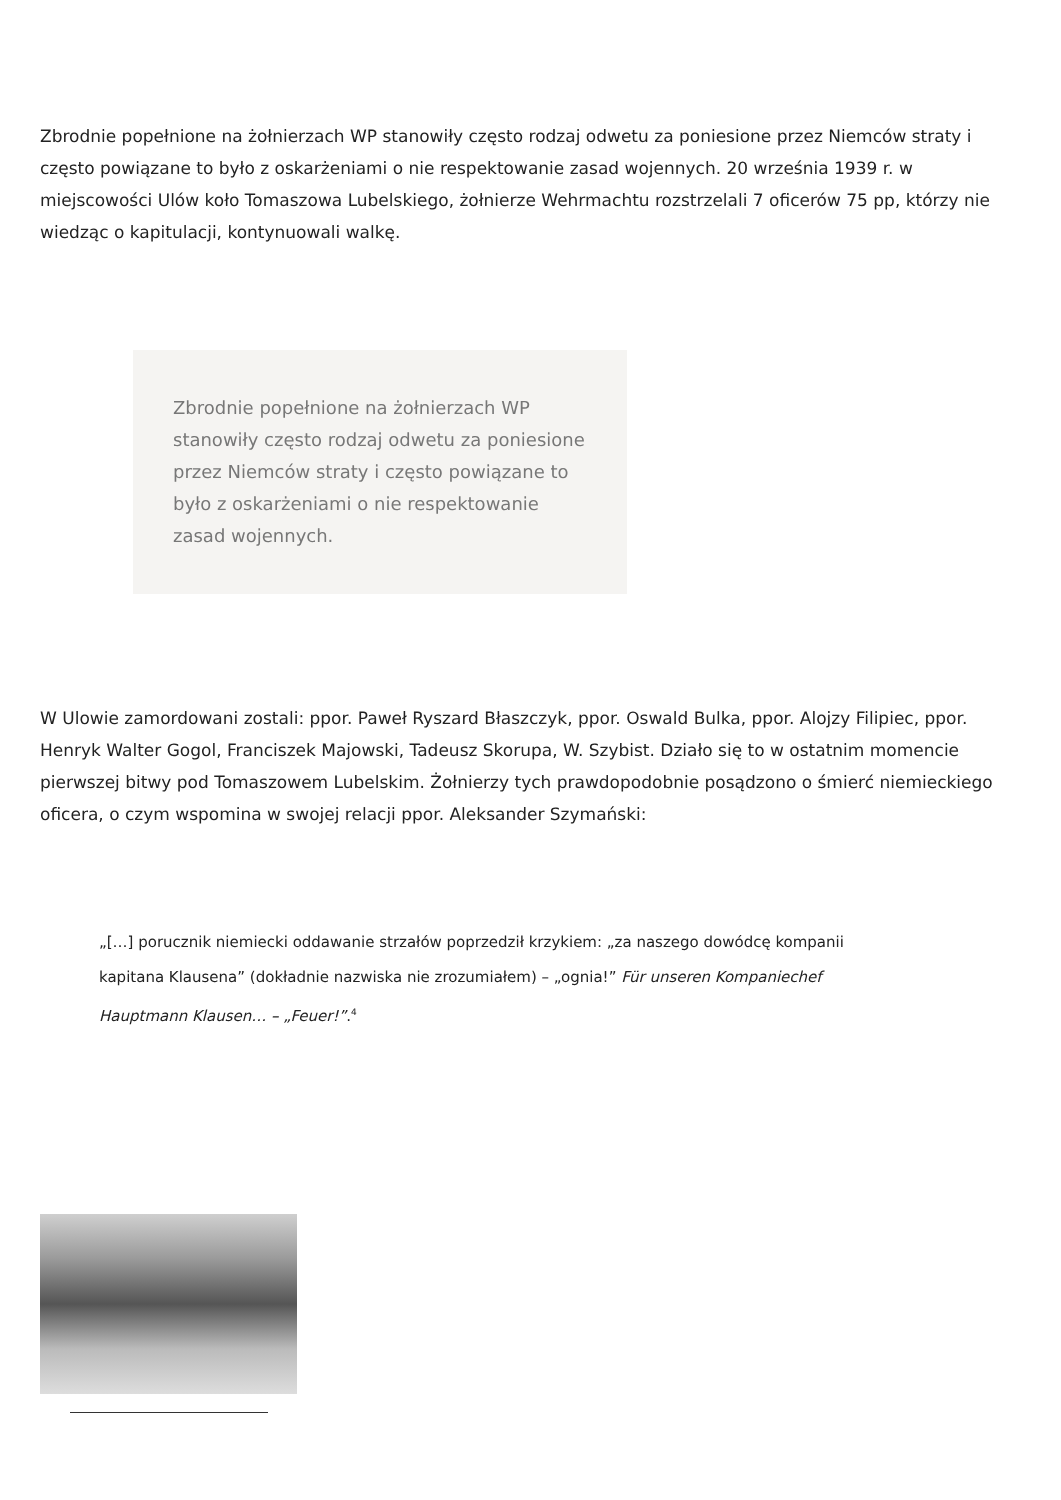Zbrodnie popełnione na żołnierzach WP stanowiły często rodzaj odwetu za poniesione przez Niemców straty i często powiązane to było z oskarżeniami o nie respektowanie zasad wojennych. 20 września 1939 r. w miejscowości Ulów koło Tomaszowa Lubelskiego, żołnierze Wehrmachtu rozstrzelali 7 oficerów 75 pp, którzy nie wiedząc o kapitulacji, kontynuowali walkę.
Zbrodnie popełnione na żołnierzach WP stanowiły często rodzaj odwetu za poniesione przez Niemców straty i często powiązane to było z oskarżeniami o nie respektowanie zasad wojennych.
W Ulowie zamordowani zostali: ppor. Paweł Ryszard Błaszczyk, ppor. Oswald Bulka, ppor. Alojzy Filipiec, ppor. Henryk Walter Gogol, Franciszek Majowski, Tadeusz Skorupa, W. Szybist. Działo się to w ostatnim momencie pierwszej bitwy pod Tomaszowem Lubelskim. Żołnierzy tych prawdopodobnie posądzono o śmierć niemieckiego oficera, o czym wspomina w swojej relacji ppor. Aleksander Szymański:
„[…] porucznik niemiecki oddawanie strzałów poprzedził krzykiem: „za naszego dowódcę kompanii kapitana Klausena” (dokładnie nazwiska nie zrozumiałem) – „ognia!” Für unseren Kompaniechef Hauptmann Klausen… – „Feuer!”.<sup>4</sup>